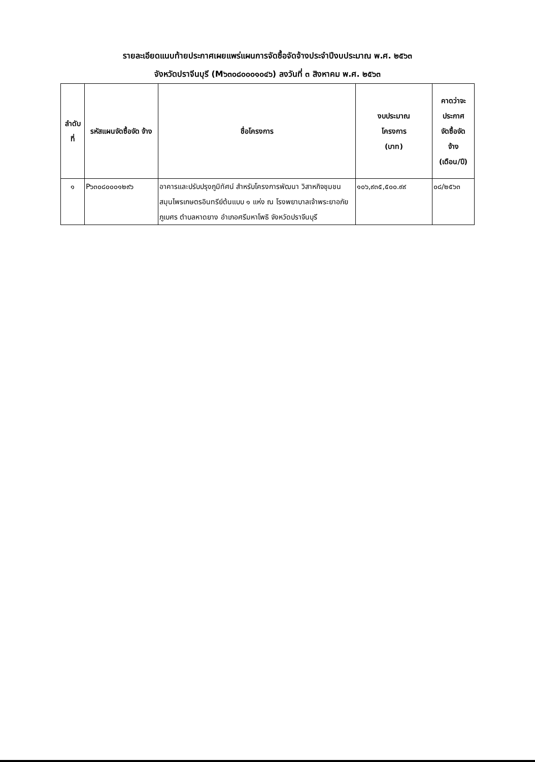รายละเอียดแนบท้ายประกาศเผยแพร่แผนการจัดซื้อจัดจ้างประจำปีงบประมาณ พ.ศ. ๒๕๖๓
จังหวัดปราจีนบุรี (M๖๓๐๘๐๐๐๑๐๔๖) ลงวันที่ ๓ สิงหาคม พ.ศ. ๒๕๖๓
| ลำดับ ที่ | รหัสแผนจัดซื้อจัด จ้าง | ชื่อโครงการ | งบประมาณ โครงการ (บาท) | คาดว่าจะ ประกาศ จัดซื้อจัด จ้าง (เดือน/ปี) |
| --- | --- | --- | --- | --- |
| ๑ | P๖๓๐๘๐๐๐๑๒๙๖ | อาคารและปรับปรุงภูมิทัศน์ สำหรับโครงการพัฒนา วิสาหกิจชุมชนสมุนไพรเกษตรอินทรีย์ต้นแบบ ๑ แห่ง ณ โรงพยาบาลเจ้าพระยาอภัยภูเบศร ตำบลหาดยาง อำเภอศรีมหาโพธิ จังหวัดปราจีนบุรี | ๑๐๖,๙๓๕,๕๐๐.๙๙ | ๐๘/๒๕๖๓ |